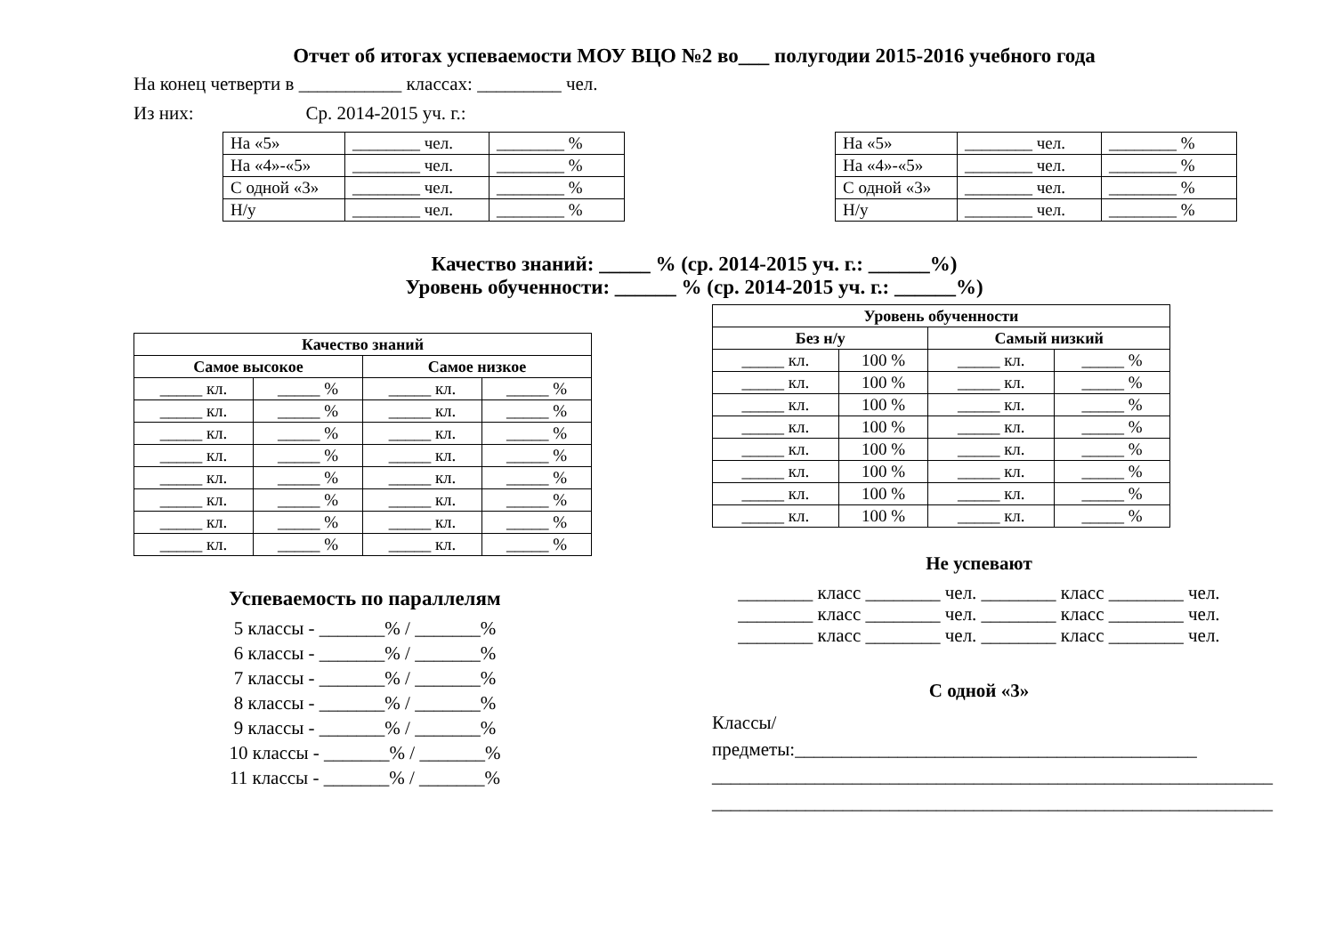Отчет об итогах успеваемости МОУ ВЦО №2 во___ полугодии 2015-2016 учебного года
На конец четверти в ___________ классах: _________ чел.
Из них: Ср. 2014-2015 уч. г.:
| На «5» | ________ чел. | ________ % |
| На «4»-«5» | ________ чел. | ________ % |
| С одной «3» | ________ чел. | ________ % |
| Н/у | ________ чел. | ________ % |
| На «5» | ________ чел. | ________ % |
| На «4»-«5» | ________ чел. | ________ % |
| С одной «3» | ________ чел. | ________ % |
| Н/у | ________ чел. | ________ % |
Качество знаний: _____ % (ср. 2014-2015 уч. г.: ______%)
Уровень обученности: ______ % (ср. 2014-2015 уч. г.: ______%)
| Качество знаний | | | |
| --- | --- | --- | --- |
| Самое высокое | | Самое низкое | |
| _____ кл. | _____ % | _____ кл. | _____ % |
| _____ кл. | _____ % | _____ кл. | _____ % |
| _____ кл. | _____ % | _____ кл. | _____ % |
| _____ кл. | _____ % | _____ кл. | _____ % |
| _____ кл. | _____ % | _____ кл. | _____ % |
| _____ кл. | _____ % | _____ кл. | _____ % |
| _____ кл. | _____ % | _____ кл. | _____ % |
| _____ кл. | _____ % | _____ кл. | _____ % |
Успеваемость по параллелям
5 классы - _______% / _______%
6 классы - _______% / _______%
7 классы - _______% / _______%
8 классы - _______% / _______%
9 классы - _______% / _______%
10 классы - _______% / _______%
11 классы - _______% / _______%
| Уровень обученности | | | |
| --- | --- | --- | --- |
| Без н/у | | Самый низкий | |
| _____ кл. | 100 % | _____ кл. | _____ % |
| _____ кл. | 100 % | _____ кл. | _____ % |
| _____ кл. | 100 % | _____ кл. | _____ % |
| _____ кл. | 100 % | _____ кл. | _____ % |
| _____ кл. | 100 % | _____ кл. | _____ % |
| _____ кл. | 100 % | _____ кл. | _____ % |
| _____ кл. | 100 % | _____ кл. | _____ % |
| _____ кл. | 100 % | _____ кл. | _____ % |
Не успевают
________ класс ________ чел. ________ класс ________ чел.
________ класс ________ чел. ________ класс ________ чел.
________ класс ________ чел. ________ класс ________ чел.
С одной «3»
Классы/предметы:___________________________________________
____________________________________________________________
____________________________________________________________